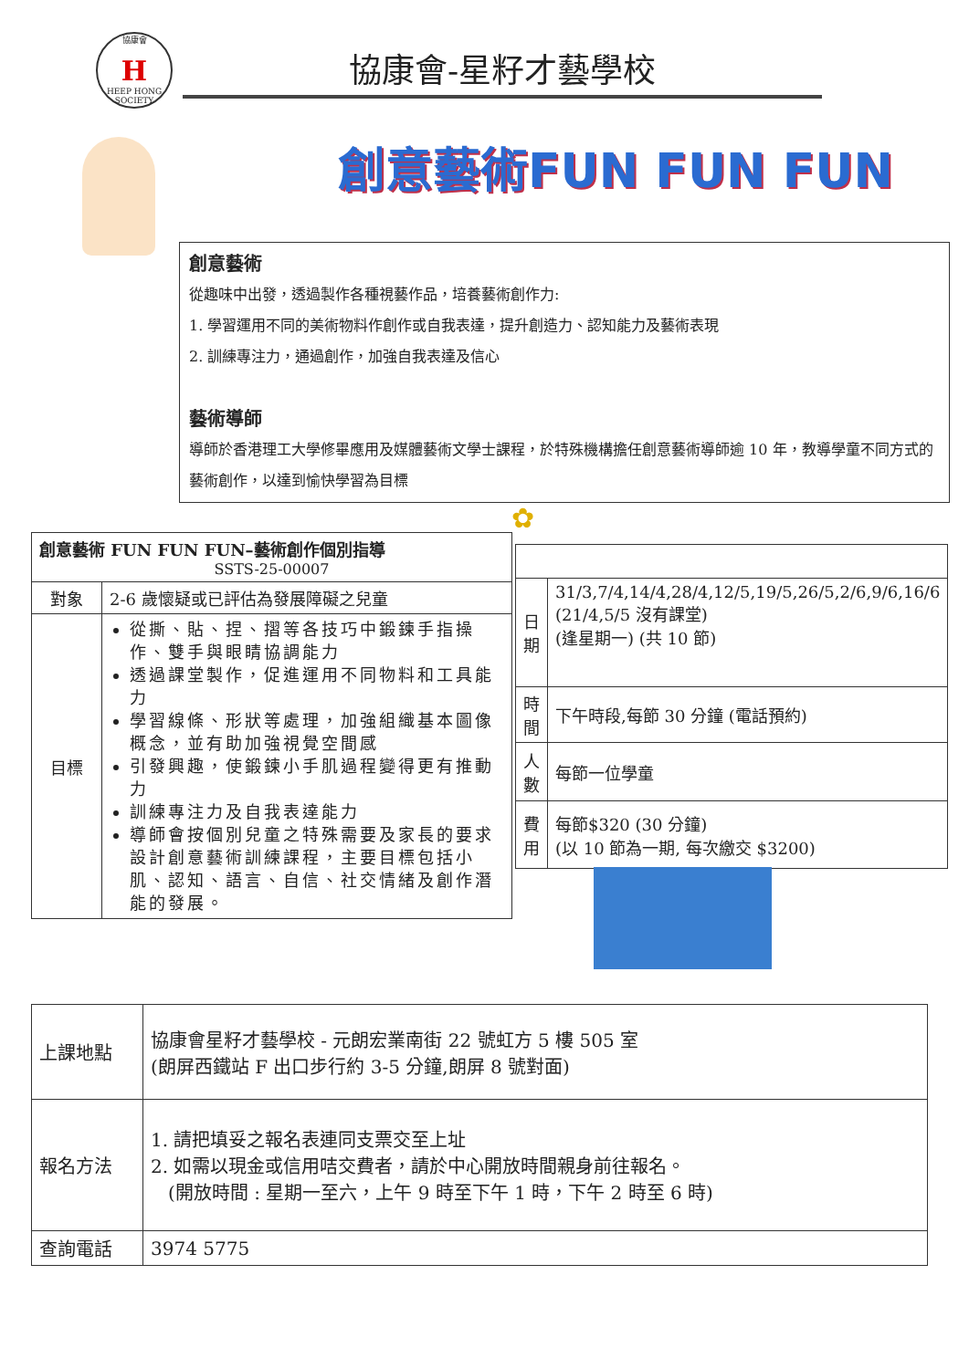協康會
H
HEEP HONG SOCIETY
協康會-星籽才藝學校
創意藝術FUN FUN FUN
創意藝術
從趣味中出發，透過製作各種視藝作品，培養藝術創作力:
1. 學習運用不同的美術物料作創作或自我表達，提升創造力、認知能力及藝術表現
2. 訓練專注力，通過創作，加強自我表達及信心
藝術導師
導師於香港理工大學修畢應用及媒體藝術文學士課程，於特殊機構擔任創意藝術導師逾 10 年，教導學童不同方式的藝術創作，以達到愉快學習為目標
✿
| 創意藝術 FUN FUN FUN–藝術創作個別指導 SSTS-25-00007 | |
| --- | --- |
| 對象 | 2-6 歲懷疑或已評估為發展障礙之兒童 |
| 目標 | 從撕、貼、捏、摺等各技巧中鍛鍊手指操作、雙手與眼睛協調能力 透過課堂製作，促進運用不同物料和工具能力 學習線條、形狀等處理，加強組織基本圖像概念，並有助加強視覺空間感 引發興趣，使鍛鍊小手肌過程變得更有推動力 訓練專注力及自我表達能力 導師會按個別兒童之特殊需要及家長的要求設計創意藝術訓練課程，主要目標包括小肌、認知、語言、自信、社交情緒及創作潛能的發展。 |
| 日期 | 31/3,7/4,14/4,28/4,12/5,19/5,26/5,2/6,9/6,16/6 (21/4,5/5 沒有課堂) (逢星期一) (共 10 節) |
| 時間 | 下午時段,每節 30 分鐘 (電話預約) |
| 人數 | 每節一位學童 |
| 費用 | 每節$320 (30 分鐘) (以 10 節為一期, 每次繳交 $3200) |
| 上課地點 | 協康會星籽才藝學校 - 元朗宏業南街 22 號虹方 5 樓 505 室 (朗屏西鐵站 F 出口步行約 3-5 分鐘,朗屏 8 號對面) |
| 報名方法 | 1. 請把填妥之報名表連同支票交至上址 2. 如需以現金或信用咭交費者，請於中心開放時間親身前往報名。 (開放時間 : 星期一至六，上午 9 時至下午 1 時，下午 2 時至 6 時) |
| 查詢電話 | 3974 5775 |